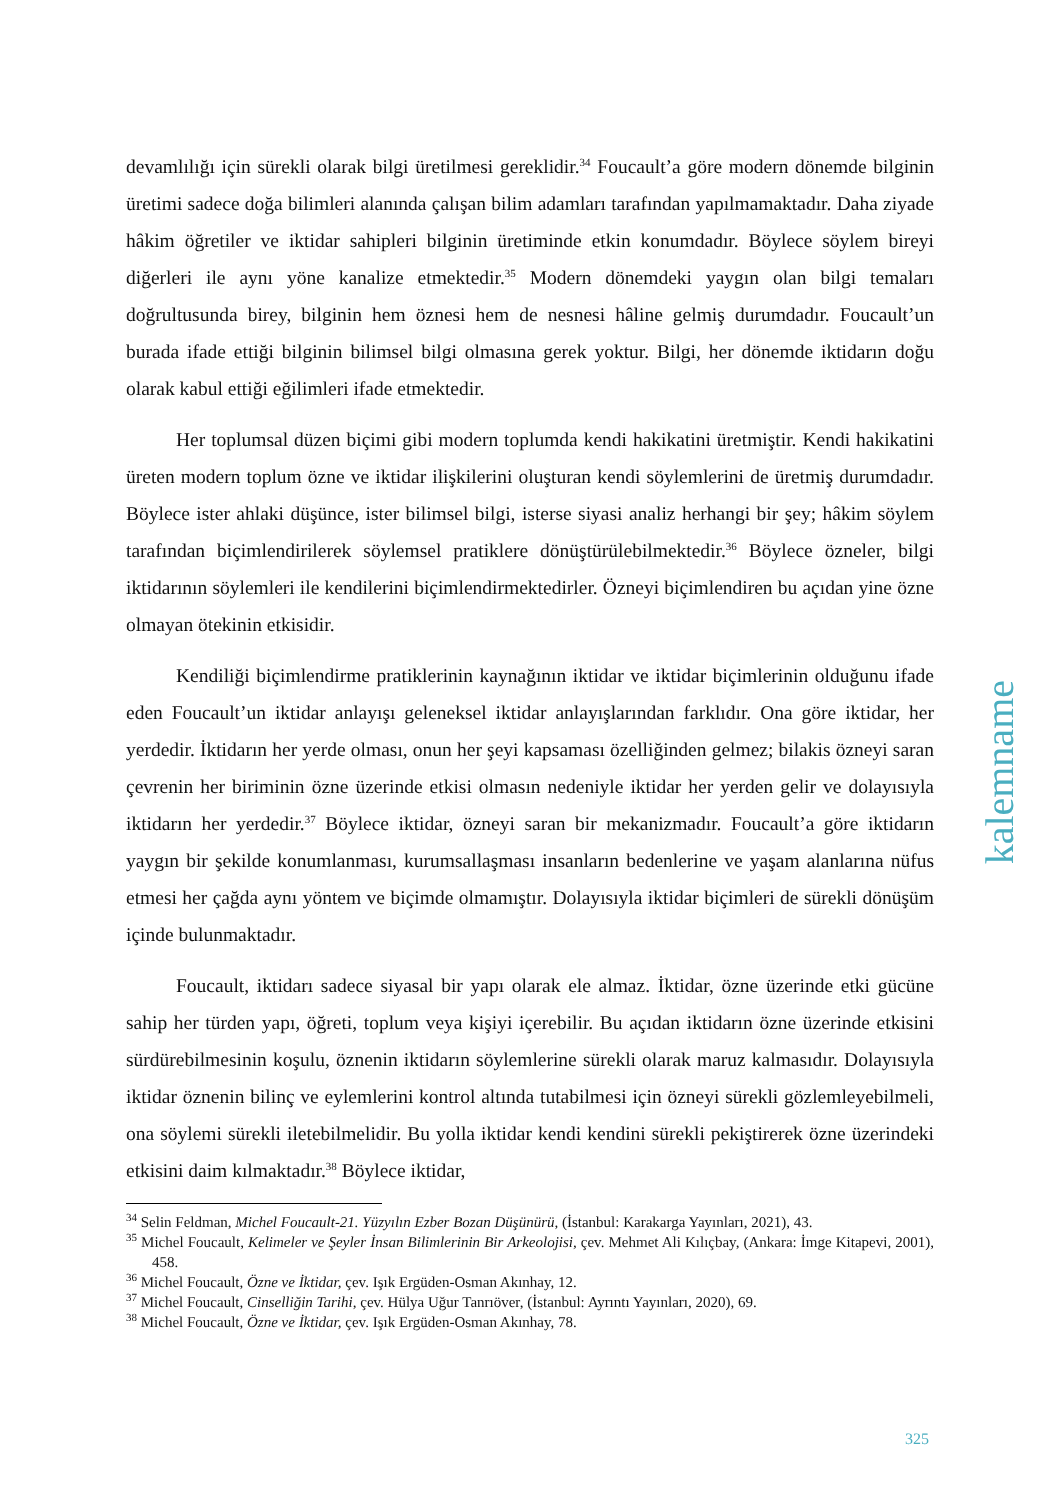devamlılığı için sürekli olarak bilgi üretilmesi gereklidir.<sup>34</sup> Foucault’a göre modern dönemde bilginin üretimi sadece doğa bilimleri alanında çalışan bilim adamları tarafından yapılmamaktadır. Daha ziyade hâkim öğretiler ve iktidar sahipleri bilginin üretiminde etkin konumdadır. Böylece söylem bireyi diğerleri ile aynı yöne kanalize etmektedir.<sup>35</sup> Modern dönemdeki yaygın olan bilgi temaları doğrultusunda birey, bilginin hem öznesi hem de nesnesi hâline gelmiş durumdadır. Foucault’un burada ifade ettiği bilginin bilimsel bilgi olmasına gerek yoktur. Bilgi, her dönemde iktidarın doğu olarak kabul ettiği eğilimleri ifade etmektedir.
Her toplumsal düzen biçimi gibi modern toplumda kendi hakikatini üretmiştir. Kendi hakikatini üreten modern toplum özne ve iktidar ilişkilerini oluşturan kendi söylemlerini de üretmiş durumdadır. Böylece ister ahlaki düşünce, ister bilimsel bilgi, isterse siyasi analiz herhangi bir şey; hâkim söylem tarafından biçimlendirilerek söylemsel pratiklere dönüştürülebilmektedir.<sup>36</sup> Böylece özneler, bilgi iktidarının söylemleri ile kendilerini biçimlendirmektedirler. Özneyi biçimlendiren bu açıdan yine özne olmayan ötekinin etkisidir.
Kendiliği biçimlendirme pratiklerinin kaynağının iktidar ve iktidar biçimlerinin olduğunu ifade eden Foucault’un iktidar anlayışı geleneksel iktidar anlayışlarından farklıdır. Ona göre iktidar, her yerdedir. İktidarın her yerde olması, onun her şeyi kapsaması özelliğinden gelmez; bilakis özneyi saran çevrenin her biriminin özne üzerinde etkisi olmasın nedeniyle iktidar her yerden gelir ve dolayısıyla iktidarın her yerdedir.<sup>37</sup> Böylece iktidar, özneyi saran bir mekanizmadır. Foucault’a göre iktidarın yaygın bir şekilde konumlanması, kurumsallaşması insanların bedenlerine ve yaşam alanlarına nüfus etmesi her çağda aynı yöntem ve biçimde olmamıştır. Dolayısıyla iktidar biçimleri de sürekli dönüşüm içinde bulunmaktadır.
Foucault, iktidarı sadece siyasal bir yapı olarak ele almaz. İktidar, özne üzerinde etki gücüne sahip her türden yapı, öğreti, toplum veya kişiyi içerebilir. Bu açıdan iktidarın özne üzerinde etkisini sürdürebilmesinin koşulu, öznenin iktidarın söylemlerine sürekli olarak maruz kalmasıdır. Dolayısıyla iktidar öznenin bilinç ve eylemlerini kontrol altında tutabilmesi için özneyi sürekli gözlemleyebilmeli, ona söylemi sürekli iletebilmelidir. Bu yolla iktidar kendi kendini sürekli pekiştirerek özne üzerindeki etkisini daim kılmaktadır.<sup>38</sup> Böylece iktidar,
<sup>34</sup> Selin Feldman, Michel Foucault-21. Yüzyılın Ezber Bozan Düşünürü, (İstanbul: Karakarga Yayınları, 2021), 43.
<sup>35</sup> Michel Foucault, Kelimeler ve Şeyler İnsan Bilimlerinin Bir Arkeolojisi, çev. Mehmet Ali Kılıçbay, (Ankara: İmge Kitapevi, 2001), 458.
<sup>36</sup> Michel Foucault, Özne ve İktidar, çev. Işık Ergüden-Osman Akınhay, 12.
<sup>37</sup> Michel Foucault, Cinselliğin Tarihi, çev. Hülya Uğur Tanrıöver, (İstanbul: Ayrıntı Yayınları, 2020), 69.
<sup>38</sup> Michel Foucault, Özne ve İktidar, çev. Işık Ergüden-Osman Akınhay, 78.
kalemname
325